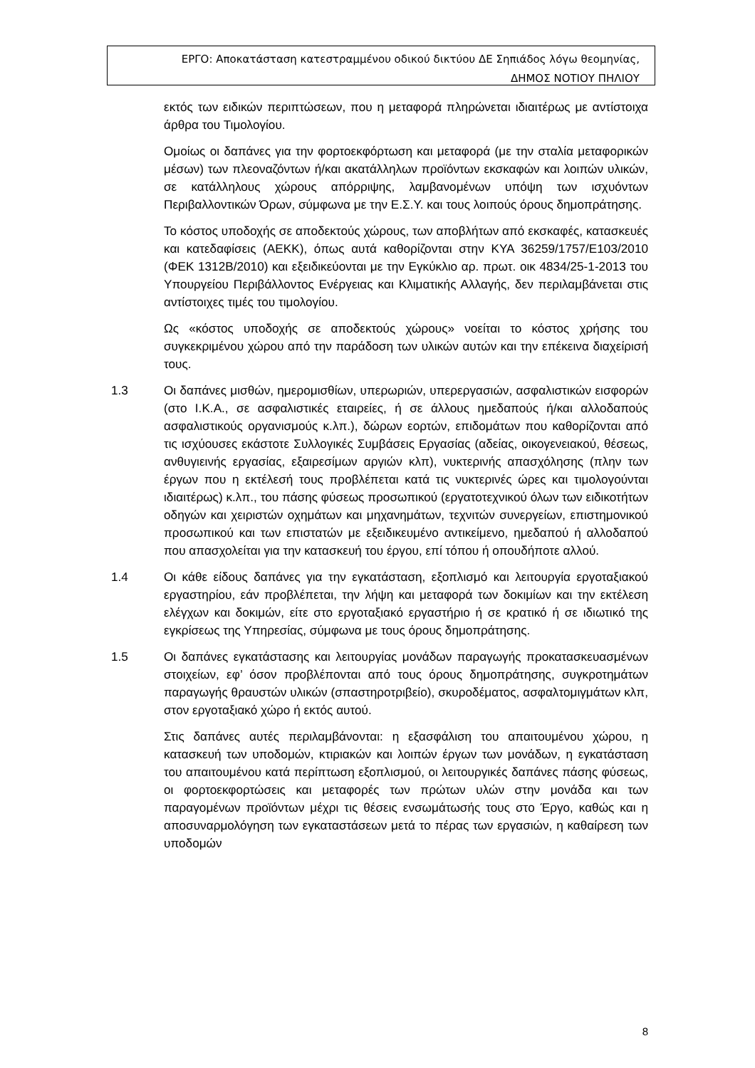ΕΡΓΟ: Αποκατάσταση κατεστραμμένου οδικού δικτύου ΔΕ Σηπιάδος λόγω θεομηνίας,
ΔΗΜΟΣ ΝΟΤΙΟΥ ΠΗΛΙΟΥ
εκτός των ειδικών περιπτώσεων, που η μεταφορά πληρώνεται ιδιαιτέρως με αντίστοιχα άρθρα του Τιμολογίου.
Ομοίως οι δαπάνες για την φορτοεκφόρτωση και μεταφορά (με την σταλία μεταφορικών μέσων) των πλεοναζόντων ή/και ακατάλληλων προϊόντων εκσκαφών και λοιπών υλικών, σε κατάλληλους χώρους απόρριψης, λαμβανομένων υπόψη των ισχυόντων Περιβαλλοντικών Όρων, σύμφωνα με την Ε.Σ.Υ. και τους λοιπούς όρους δημοπράτησης.
Το κόστος υποδοχής σε αποδεκτούς χώρους, των αποβλήτων από εκσκαφές, κατασκευές και κατεδαφίσεις (ΑΕΚΚ), όπως αυτά καθορίζονται στην ΚΥΑ 36259/1757/Ε103/2010 (ΦΕΚ 1312Β/2010) και εξειδικεύονται με την Εγκύκλιο αρ. πρωτ. οικ 4834/25-1-2013 του Υπουργείου Περιβάλλοντος Ενέργειας και Κλιματικής Αλλαγής, δεν περιλαμβάνεται στις αντίστοιχες τιμές του τιμολογίου.
Ως «κόστος υποδοχής σε αποδεκτούς χώρους» νοείται το κόστος χρήσης του συγκεκριμένου χώρου από την παράδοση των υλικών αυτών και την επέκεινα διαχείρισή τους.
1.3 Οι δαπάνες μισθών, ημερομισθίων, υπερωριών, υπερεργασιών, ασφαλιστικών εισφορών (στο Ι.Κ.Α., σε ασφαλιστικές εταιρείες, ή σε άλλους ημεδαπούς ή/και αλλοδαπούς ασφαλιστικούς οργανισμούς κ.λπ.), δώρων εορτών, επιδομάτων που καθορίζονται από τις ισχύουσες εκάστοτε Συλλογικές Συμβάσεις Εργασίας (αδείας, οικογενειακού, θέσεως, ανθυγιεινής εργασίας, εξαιρεσίμων αργιών κλπ), νυκτερινής απασχόλησης (πλην των έργων που η εκτέλεσή τους προβλέπεται κατά τις νυκτερινές ώρες και τιμολογούνται ιδιαιτέρως) κ.λπ., του πάσης φύσεως προσωπικού (εργατοτεχνικού όλων των ειδικοτήτων οδηγών και χειριστών οχημάτων και μηχανημάτων, τεχνιτών συνεργείων, επιστημονικού προσωπικού και των επιστατών με εξειδικευμένο αντικείμενο, ημεδαπού ή αλλοδαπού που απασχολείται για την κατασκευή του έργου, επί τόπου ή οπουδήποτε αλλού.
1.4 Οι κάθε είδους δαπάνες για την εγκατάσταση, εξοπλισμό και λειτουργία εργοταξιακού εργαστηρίου, εάν προβλέπεται, την λήψη και μεταφορά των δοκιμίων και την εκτέλεση ελέγχων και δοκιμών, είτε στο εργοταξιακό εργαστήριο ή σε κρατικό ή σε ιδιωτικό της εγκρίσεως της Υπηρεσίας, σύμφωνα με τους όρους δημοπράτησης.
1.5 Οι δαπάνες εγκατάστασης και λειτουργίας μονάδων παραγωγής προκατασκευασμένων στοιχείων, εφ’ όσον προβλέπονται από τους όρους δημοπράτησης, συγκροτημάτων παραγωγής θραυστών υλικών (σπαστηροτριβείο), σκυροδέματος, ασφαλτομιγμάτων κλπ, στον εργοταξιακό χώρο ή εκτός αυτού.
Στις δαπάνες αυτές περιλαμβάνονται: η εξασφάλιση του απαιτουμένου χώρου, η κατασκευή των υποδομών, κτιριακών και λοιπών έργων των μονάδων, η εγκατάσταση του απαιτουμένου κατά περίπτωση εξοπλισμού, οι λειτουργικές δαπάνες πάσης φύσεως, οι φορτοεκφορτώσεις και μεταφορές των πρώτων υλών στην μονάδα και των παραγομένων προϊόντων μέχρι τις θέσεις ενσωμάτωσής τους στο Έργο, καθώς και η αποσυναρμολόγηση των εγκαταστάσεων μετά το πέρας των εργασιών, η καθαίρεση των υποδομών
8